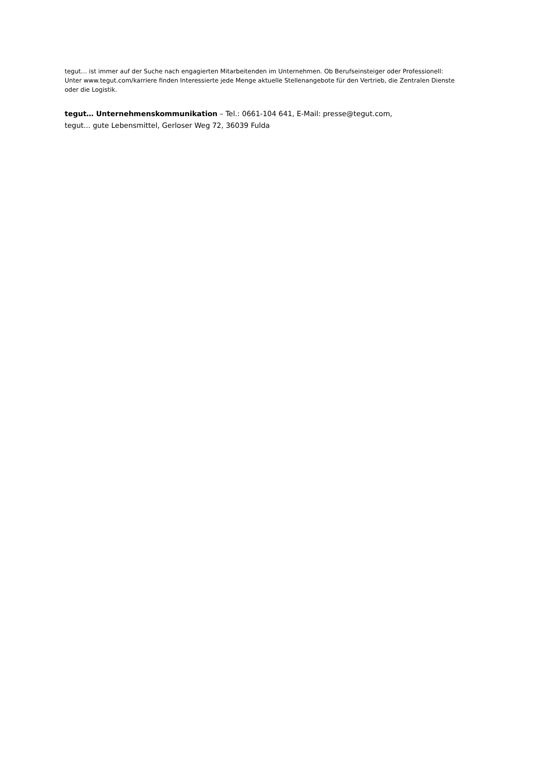tegut… ist immer auf der Suche nach engagierten Mitarbeitenden im Unternehmen. Ob Berufseinsteiger oder Professionell: Unter www.tegut.com/karriere finden Interessierte jede Menge aktuelle Stellenangebote für den Vertrieb, die Zentralen Dienste oder die Logistik.
tegut… Unternehmenskommunikation – Tel.: 0661-104 641, E-Mail: presse@tegut.com,
tegut... gute Lebensmittel, Gerloser Weg 72, 36039 Fulda